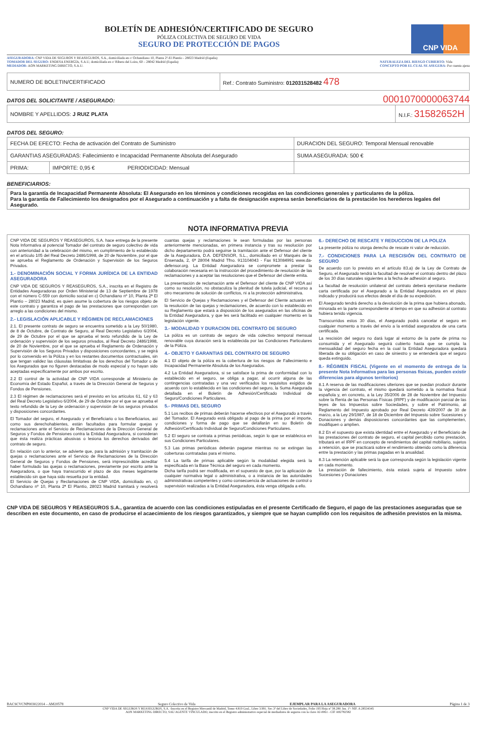BOLETÍN DE ADHESIÓN/CERTIFICADO DE SEGURO
PÓLIZA COLECTIVA DE SEGURO DE VIDA
SEGURO DE PROTECCIÓN DE PAGOS
CNP VIDA
ASEGURADORA: CNP VIDA DE SEGUROS Y REASEGUROS, S.A., domiciliada en c/ Ochandiano 10, Planta 2ª-El Plantío - 28023 Madrid (España)
TOMADOR DEL SEGURO: ENDESA ENERGÍA, S.A.U, domiciliada en c/ Ribera del Loira, 60 – 28042 Madrid (España)
MEDIADOR: AON MARKETING DIRECTO, S.A.U.
NATURALEZA DEL RIESGO CUBIERTO: Vida
CONCEPTO POR EL CUAL SE ASEGURA: Por cuenta ajena
| NUMERO DE BOLETIN/CERTIFICADO | Ref.: Contrato Suministro: 012031528482 478 |
DATOS DEL SOLICITANTE / ASEGURADO:
0001070000063744
| NOMBRE Y APELLIDOS: J RUIZ PLATA | N.I.F.: 31582652H |
DATOS DEL SEGURO:
| FECHA DE EFECTO: Fecha de activación del Contrato de Suministro | | DURACION DEL SEGURO: Temporal Mensual renovable |
| GARANTIAS ASEGURADAS: Fallecimiento e Incapacidad Permanente Absoluta del Asegurado | | SUMA ASEGURADA: 500 € |
| PRIMA: | IMPORTE: 0,95 € PERIODICIDAD: Mensual | |
BENEFICIARIOS:
Para la garantía de Incapacidad Permanente Absoluta: El Asegurado en los términos y condiciones recogidas en las condiciones generales y particulares de la póliza.
Para la garantía de Fallecimiento los designados por el Asegurado a continuación y a falta de designación expresa serán beneficiarios de la prestación los herederos legales del Asegurado.
NOTA INFORMATIVA PREVIA
CNP VIDA DE SEGUROS Y REASEGUROS, S.A. hace entrega de la presente Nota Informativa al potencial Tomador del contrato de seguro colectivo de vida con anterioridad a la celebración del mismo, en cumplimiento de lo establecido en el artículo 105 del Real Decreto 2486/1998, de 20 de Noviembre, por el que se aprueba el Reglamento de Ordenación y Supervisión de los Seguros Privados.
1.- DENOMINACIÓN SOCIAL Y FORMA JURÍDICA DE LA ENTIDAD ASEGURADORA
CNP VIDA DE SEGUROS Y REASEGUROS, S.A., inscrita en el Registro de Entidades Aseguradoras por Orden Ministerial de 13 de Septiembre de 1978 con el número C-559 con domicilio social en c) Ochandiano nº 10, Planta 2ª El Plantío – 28023 Madrid, es quien asume la cobertura de los riesgos objeto de este contrato y garantiza el pago de las prestaciones que correspondan con arreglo a las condiciones del mismo.
2.- LEGISLACIÓN APLICABLE Y RÉGIMEN DE RECLAMACIONES
2.1. El presente contrato de seguro se encuentra sometido a la Ley 50/1980, de 8 de Octubre, de Contrato de Seguro, al Real Decreto Legislativo 6/2004, de 29 de Octubre por el que se aprueba el texto refundido de la Ley de ordenación y supervisión de los seguros privados, al Real Decreto 2486/1998, de 20 de Noviembre, por el que se aprueba el Reglamento de Ordenación y Supervisión de los Seguros Privados y disposiciones concordantes, y se regirá por lo convenido en la Póliza y en los restantes documentos contractuales, sin que tengan validez las cláusulas limitativas de los derechos del Tomador o de los Asegurados que no figuren destacadas de modo especial y no hayan sido aceptadas específicamente por ambos por escrito.
2.2 El control de la actividad de CNP VIDA corresponde al Ministerio de Economía del Estado Español, a través de la Dirección General de Seguros y Fondos de Pensiones.
2.3 El régimen de reclamaciones será el previsto en los artículos 61, 62 y 63 del Real Decreto Legislativo 6/2004, de 29 de Octubre por el que se aprueba el texto refundido de la Ley de ordenación y supervisión de los seguros privados y disposiciones concordantes.
El Tomador del seguro, el Asegurado y el Beneficiario o los Beneficiarios, así como sus derechohabientes, están facultados para formular quejas y reclamaciones ante el Servicio de Reclamaciones de la Dirección General de Seguros y Fondos de Pensiones contra la Entidad Aseguradora, si consideran que ésta realiza prácticas abusivas o lesiona los derechos derivados del contrato de seguro.
En relación con lo anterior, se advierte que, para la admisión y tramitación de quejas o reclamaciones ante el Servicio de Reclamaciones de la Dirección General de Seguros y Fondos de Pensiones, será imprescindible acreditar haber formulado las quejas o reclamaciones, previamente por escrito ante la Aseguradora, o que haya transcurrido el plazo de dos meses legalmente establecido sin que haya sido resuelta por la entidad.
El Servicio de Quejas y Reclamaciones de CNP VIDA, domiciliado en, c) Ochandiano nº 10, Planta 2ª El Plantío, 28023 Madrid tramitará y resolverá cuantas quejas y reclamaciones le sean formuladas por las personas anteriormente mencionadas, en primera instancia y tras su resolución por dicho departamento podrá seguirse la tramitación ante el Defensor del cliente de la Aseguradora, D.A. DEFENSOR, S.L., domiciliado en c/ Marqués de la Ensenada, 2, 6ª 28004 Madrid Tfno. 913104043 - Fax 913084991 www.da-defensor.org. La Entidad Aseguradora se compromete a prestar la colaboración necesaria en la instrucción del procedimiento de resolución de las reclamaciones y a aceptar las resoluciones que el Defensor del cliente emita.
La presentación de reclamación ante el Defensor del cliente de CNP VIDA así como su resolución, no obstaculiza la plenitud de tutela judicial, el recurso a otro mecanismo de solución de conflictos, ni a la protección administrativa.
El Servicio de Quejas y Reclamaciones y el Defensor del Cliente actuarán en la resolución de las quejas y reclamaciones, de acuerdo con lo establecido en su Reglamento que estará a disposición de los asegurados en las oficinas de la Entidad Aseguradora, y que les será facilitado en cualquier momento en la legislación vigente.
3.- MODALIDAD Y DURACION DEL CONTRATO DE SEGURO
La póliza es un contrato de seguro de vida colectivo temporal mensual renovable cuya duración será la establecida por las Condiciones Particulares de la Póliza.
4.- OBJETO Y GARANTIAS DEL CONTRATO DE SEGURO
4.1 El objeto de la póliza es la cobertura de los riesgos de Fallecimiento e Incapacidad Permanente Absoluta de los Asegurados.
4.2 La Entidad Aseguradora, si se satisface la prima de conformidad con lo establecido en el seguro, se obliga a pagar, al ocurrir alguna de las contingencias contratadas y una vez verificados los requisitos exigidos de acuerdo con lo establecido en las condiciones del seguro, la Suma Asegurada detallada en el Boletín de Adhesión/Certificado Individual de Seguro/Condiciones Particulares.
5.- PRIMAS DEL SEGURO
5.1 Los recibos de primas deberán hacerse efectivos por el Asegurado a través del Tomador. El Asegurado está obligado al pago de la prima por el importe, condiciones y forma de pago que se detallarán en su Boletín de Adhesión/Certificado Individual de Seguro/Condiciones Particulares.
5.2 El seguro se contrata a primas periódicas, según lo que se establezca en sus Condiciones Particulares.
5.3 Las primas periódicas deberán pagarse mientras no se extingan las coberturas contratadas para el mismo.
5.4 La tarifa de primas aplicable según la modalidad elegida será la especificada en la Base Técnica del seguro en cada momento.
Dicha tarifa podrá ser modificada, en el supuesto de que, por la aplicación de cualquier normativa legal o administrativa, o a instancia de las autoridades administrativas competentes y como consecuencia de actuaciones de control o supervisión realizadas a la Entidad Aseguradora, ésta venga obligada a ello.
6.- DERECHO DE RESCATE Y REDUCCION DE LA POLIZA
La presente póliza no otorga derecho de rescate ni valor de reducción.
7.- CONDICIONES PARA LA RESCISIÓN DEL CONTRATO DE SEGURO
De acuerdo con lo previsto en el artículo 83.a) de la Ley de Contrato de Seguro, el Asegurado tendrá la facultad de resolver el contrato dentro del plazo de los 30 días naturales siguientes a la fecha de adhesión al seguro.
La facultad de resolución unilateral del contrato deberá ejercitarse mediante carta certificada por el Asegurado a la Entidad Aseguradora en el plazo indicado y producirá sus efectos desde el día de su expedición.
El Asegurado tendrá derecho a la devolución de la prima que hubiera abonado, minorada en la parte correspondiente al tiempo en que su adhesión al contrato hubiera tenido vigencia.
Transcurridos estos 30 días, el Asegurado podrá cancelar el seguro en cualquier momento a través del envío a la entidad aseguradora de una carta certificada.
La rescisión del seguro no dará lugar al extorno de la parte de prima no consumida y el Asegurado seguirá cubierto hasta que se cumpla la mensualidad del seguro fecha en la cual la Entidad Aseguradora quedará liberada de su obligación en caso de siniestro y se entenderá que el seguro queda extinguido.
8.- RÉGIMEN FISCAL (Vigente en el momento de entrega de la presente Nota Informativa para las personas físicas, pueden existir diferencias para algunos territorios)
8.1 A reserva de las modificaciones ulteriores que se puedan producir durante la vigencia del contrato, el mismo quedará sometido a la normativa fiscal española y, en concreto, a la Ley 35/2006 de 28 de Noviembre del Impuesto sobre la Renta de las Personas Físicas (IRPF) y de modificación parcial de las leyes de los Impuestos sobre Sociedades, y sobre el Patrimonio, al Reglamento del Impuesto aprobado por Real Decreto 439/2007 de 30 de marzo, a la Ley 29/1987, de 18 de Diciembre del Impuesto sobre Sucesiones y Donaciones y demás disposiciones concordantes que las complementen, modifiquen o amplíen.
8.2 En el supuesto que exista identidad entre el Asegurado y el Beneficiario de las prestaciones del contrato de seguro, el capital percibido como prestación, tributará en el IRPF en concepto de rendimientos del capital mobiliario, sujetos a retención, que se practicará sobre el rendimiento obtenido como la diferencia entre la prestación y las primas pagadas en la anualidad.
8.3 La retención aplicable será la que corresponda según la legislación vigente en cada momento.
La prestación de fallecimiento, ésta estará sujeta al Impuesto sobre Sucesiones y Donaciones
CNP VIDA DE SEGUROS Y REASEGUROS S.A., garantiza de acuerdo con las condiciones estipuladas en el presente Certificado de Seguro, el pago de las prestaciones aseguradas que se describen en este documento, en caso de producirse el acaecimiento de los riesgos garantizados, y siempre que se hayan cumplido con los requisitos de adhesión previstos en la misma.
BACSCVCNP003022014 – AM20578 Seguro Colectivo de Vida EJEMPLAR PARA LA ASEGURADORA Página 1 de 3
CNP VIDA DE SEGUROS Y REASEGUROS, S.A. -Inscrita en el Registro Mercantil de Madrid, Tomo 4.819 Gral., Libro 3.991. Sec.3ª del Libro de Sociedades, Folio 195 Hoja nº 38.280. Ins. 1ª- NIF. A 28534345
AON MARKETING DIRECTO, SAU AGENTE VINCULADO, inscrito en el Registro administrativo especial de mediadores de seguros con la clave AJ-0061 - CIF A82782582